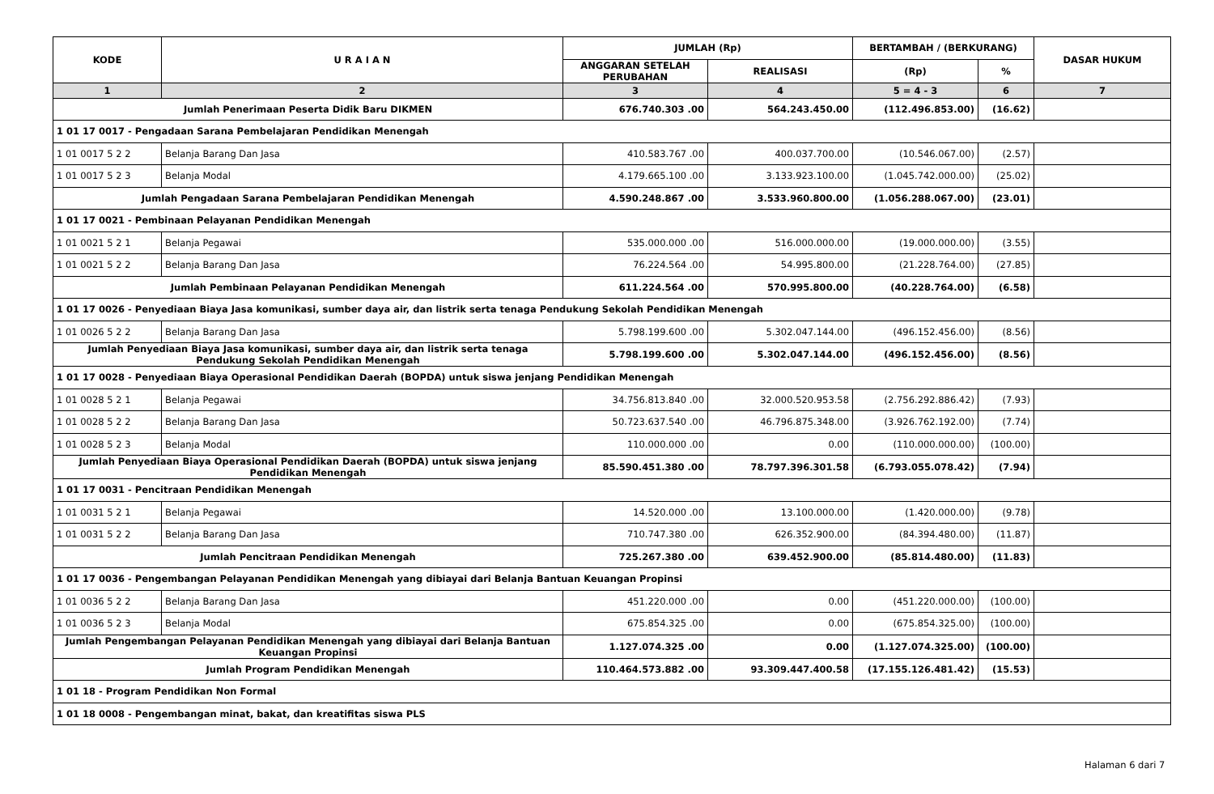| KODE | U R A I A N | JUMLAH (Rp) | | BERTAMBAH / (BERKURANG) | | DASAR HUKUM |
| --- | --- | --- | --- | --- | --- | --- |
| | | ANGGARAN SETELAH PERUBAHAN | REALISASI | (Rp) | % | |
| 1 | 2 | 3 | 4 | 5 = 4 - 3 | 6 | 7 |
| Jumlah Penerimaan Peserta Didik Baru DIKMEN | | 676.740.303 .00 | 564.243.450.00 | (112.496.853.00) | (16.62) | |
| 1 01 17 0017 - Pengadaan Sarana Pembelajaran Pendidikan Menengah | | | | | | |
| 1 01 0017 5 2 2 | Belanja Barang Dan Jasa | 410.583.767 .00 | 400.037.700.00 | (10.546.067.00) | (2.57) | |
| 1 01 0017 5 2 3 | Belanja Modal | 4.179.665.100 .00 | 3.133.923.100.00 | (1.045.742.000.00) | (25.02) | |
| Jumlah Pengadaan Sarana Pembelajaran Pendidikan Menengah | | 4.590.248.867 .00 | 3.533.960.800.00 | (1.056.288.067.00) | (23.01) | |
| 1 01 17 0021 - Pembinaan Pelayanan Pendidikan Menengah | | | | | | |
| 1 01 0021 5 2 1 | Belanja Pegawai | 535.000.000 .00 | 516.000.000.00 | (19.000.000.00) | (3.55) | |
| 1 01 0021 5 2 2 | Belanja Barang Dan Jasa | 76.224.564 .00 | 54.995.800.00 | (21.228.764.00) | (27.85) | |
| Jumlah Pembinaan Pelayanan Pendidikan Menengah | | 611.224.564 .00 | 570.995.800.00 | (40.228.764.00) | (6.58) | |
| 1 01 17 0026 - Penyediaan Biaya Jasa komunikasi, sumber daya air, dan listrik serta tenaga Pendukung Sekolah Pendidikan Menengah | | | | | | |
| 1 01 0026 5 2 2 | Belanja Barang Dan Jasa | 5.798.199.600 .00 | 5.302.047.144.00 | (496.152.456.00) | (8.56) | |
| Jumlah Penyediaan Biaya Jasa komunikasi, sumber daya air, dan listrik serta tenaga Pendukung Sekolah Pendidikan Menengah | | 5.798.199.600 .00 | 5.302.047.144.00 | (496.152.456.00) | (8.56) | |
| 1 01 17 0028 - Penyediaan Biaya Operasional Pendidikan Daerah (BOPDA) untuk siswa jenjang Pendidikan Menengah | | | | | | |
| 1 01 0028 5 2 1 | Belanja Pegawai | 34.756.813.840 .00 | 32.000.520.953.58 | (2.756.292.886.42) | (7.93) | |
| 1 01 0028 5 2 2 | Belanja Barang Dan Jasa | 50.723.637.540 .00 | 46.796.875.348.00 | (3.926.762.192.00) | (7.74) | |
| 1 01 0028 5 2 3 | Belanja Modal | 110.000.000 .00 | 0.00 | (110.000.000.00) | (100.00) | |
| Jumlah Penyediaan Biaya Operasional Pendidikan Daerah (BOPDA) untuk siswa jenjang Pendidikan Menengah | | 85.590.451.380 .00 | 78.797.396.301.58 | (6.793.055.078.42) | (7.94) | |
| 1 01 17 0031 - Pencitraan Pendidikan Menengah | | | | | | |
| 1 01 0031 5 2 1 | Belanja Pegawai | 14.520.000 .00 | 13.100.000.00 | (1.420.000.00) | (9.78) | |
| 1 01 0031 5 2 2 | Belanja Barang Dan Jasa | 710.747.380 .00 | 626.352.900.00 | (84.394.480.00) | (11.87) | |
| Jumlah Pencitraan Pendidikan Menengah | | 725.267.380 .00 | 639.452.900.00 | (85.814.480.00) | (11.83) | |
| 1 01 17 0036 - Pengembangan Pelayanan Pendidikan Menengah yang dibiayai dari Belanja Bantuan Keuangan Propinsi | | | | | | |
| 1 01 0036 5 2 2 | Belanja Barang Dan Jasa | 451.220.000 .00 | 0.00 | (451.220.000.00) | (100.00) | |
| 1 01 0036 5 2 3 | Belanja Modal | 675.854.325 .00 | 0.00 | (675.854.325.00) | (100.00) | |
| Jumlah Pengembangan Pelayanan Pendidikan Menengah yang dibiayai dari Belanja Bantuan Keuangan Propinsi | | 1.127.074.325 .00 | 0.00 | (1.127.074.325.00) | (100.00) | |
| Jumlah Program Pendidikan Menengah | | 110.464.573.882 .00 | 93.309.447.400.58 | (17.155.126.481.42) | (15.53) | |
| 1 01 18 - Program Pendidikan Non Formal | | | | | | |
| 1 01 18 0008 - Pengembangan minat, bakat, dan kreatifitas siswa PLS | | | | | | |
Halaman 6 dari 7